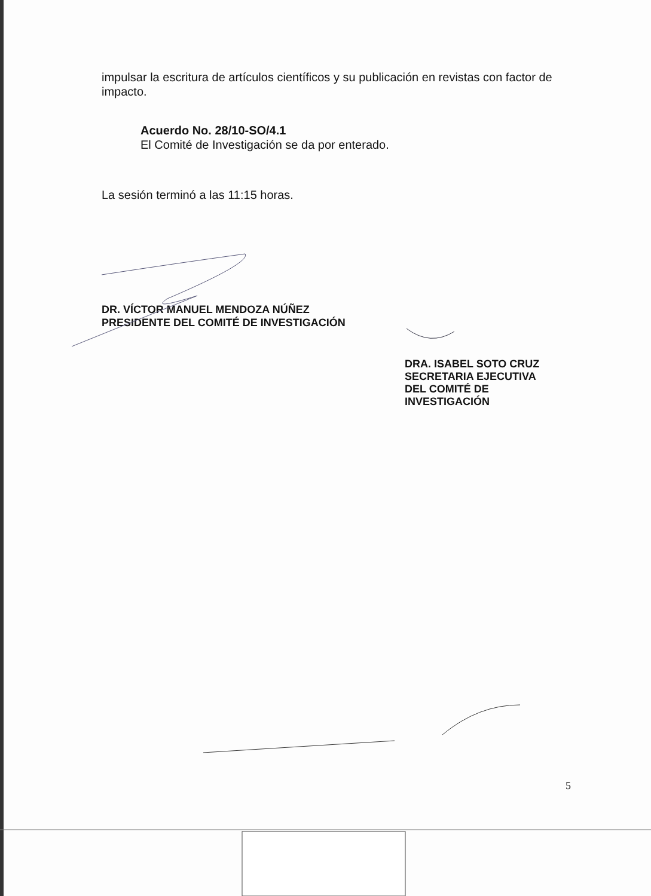impulsar la escritura de artículos científicos y su publicación en revistas con factor de impacto.
Acuerdo No. 28/10-SO/4.1
El Comité de Investigación se da por enterado.
La sesión terminó a las 11:15 horas.
DR. VÍCTOR MANUEL MENDOZA NÚÑEZ
PRESIDENTE DEL COMITÉ DE INVESTIGACIÓN
DRA. ISABEL SOTO CRUZ
SECRETARIA EJECUTIVA
DEL COMITÉ DE
INVESTIGACIÓN
5